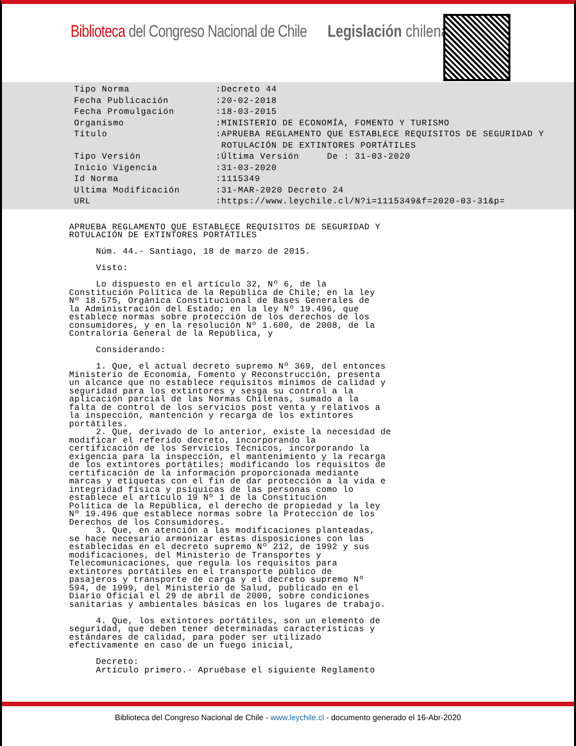Biblioteca del Congreso Nacional de Chile
Legislación chilena
| Tipo Norma | :Decreto 44 |
| Fecha Publicación | :20-02-2018 |
| Fecha Promulgación | :18-03-2015 |
| Organismo | :MINISTERIO DE ECONOMÍA, FOMENTO Y TURISMO |
| Título | :APRUEBA REGLAMENTO QUE ESTABLECE REQUISITOS DE SEGURIDAD Y ROTULACIÓN DE EXTINTORES PORTÁTILES |
| Tipo Versión | :Última Versión De : 31-03-2020 |
| Inicio Vigencia | :31-03-2020 |
| Id Norma | :1115349 |
| Ultima Modificación | :31-MAR-2020 Decreto 24 |
| URL | :https://www.leychile.cl/N?i=1115349&f=2020-03-31&p= |
APRUEBA REGLAMENTO QUE ESTABLECE REQUISITOS DE SEGURIDAD Y ROTULACIÓN DE EXTINTORES PORTÁTILES Núm. 44.- Santiago, 18 de marzo de 2015. Visto: Lo dispuesto en el artículo 32, Nº 6, de la Constitución Política de la República de Chile; en la ley Nº 18.575, Orgánica Constitucional de Bases Generales de la Administración del Estado; en la ley Nº 19.496, que establece normas sobre protección de los derechos de los consumidores, y en la resolución Nº 1.600, de 2008, de la Contraloría General de la República, y Considerando: 1. Que, el actual decreto supremo Nº 369, del entonces Ministerio de Economía, Fomento y Reconstrucción, presenta un alcance que no establece requisitos mínimos de calidad y seguridad para los extintores y sesga su control a la aplicación parcial de las Normas Chilenas, sumado a la falta de control de los servicios post venta y relativos a la inspección, mantención y recarga de los extintores portátiles. 2. Que, derivado de lo anterior, existe la necesidad de modificar el referido decreto, incorporando la certificación de los Servicios Técnicos, incorporando la exigencia para la inspección, el mantenimiento y la recarga de los extintores portátiles; modificando los requisitos de certificación de la información proporcionada mediante marcas y etiquetas con el fin de dar protección a la vida e integridad física y psíquicas de las personas como lo establece el artículo 19 Nº 1 de la Constitución Política de la República, el derecho de propiedad y la ley Nº 19.496 que establece normas sobre la Protección de los Derechos de los Consumidores. 3. Que, en atención a las modificaciones planteadas, se hace necesario armonizar estas disposiciones con las establecidas en el decreto supremo Nº 212, de 1992 y sus modificaciones, del Ministerio de Transportes y Telecomunicaciones, que regula los requisitos para extintores portátiles en el transporte público de pasajeros y transporte de carga y el decreto supremo Nº 594, de 1999, del Ministerio de Salud, publicado en el Diario Oficial el 29 de abril de 2000, sobre condiciones sanitarias y ambientales básicas en los lugares de trabajo. 4. Que, los extintores portátiles, son un elemento de seguridad, que deben tener determinadas características y estándares de calidad, para poder ser utilizado efectivamente en caso de un fuego inicial, Decreto: Artículo primero.- Apruébase el siguiente Reglamento
Biblioteca del Congreso Nacional de Chile - www.leychile.cl - documento generado el 16-Abr-2020